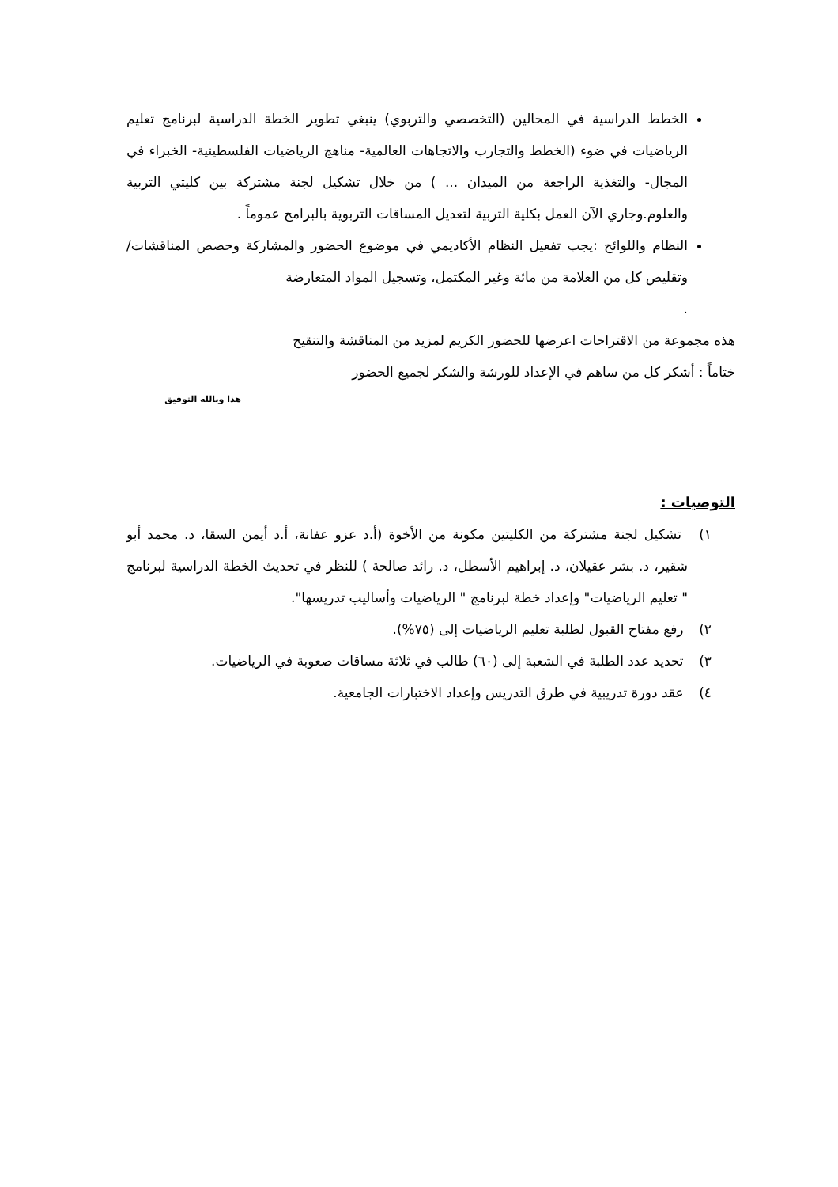الخطط الدراسية في المحالين (التخصصي والتربوي) ينبغي تطوير الخطة الدراسية لبرنامج تعليم الرياضيات في ضوء (الخطط والتجارب والاتجاهات العالمية- مناهج الرياضيات الفلسطينية- الخبراء في المجال- والتغذية الراجعة من الميدان ... ) من خلال تشكيل لجنة مشتركة بين كليتي التربية والعلوم.وجاري الآن العمل بكلية التربية لتعديل المساقات التربوية بالبرامج عموماً .
النظام واللوائح :يجب تفعيل النظام الأكاديمي في موضوع الحضور والمشاركة وحصص المناقشات/ وتقليص كل من العلامة من مائة وغير المكتمل، وتسجيل المواد المتعارضة
.
هذه مجموعة من الاقتراحات اعرضها للحضور الكريم لمزيد من المناقشة والتنقيح
ختاماً : أشكر كل من ساهم في الإعداد للورشة والشكر لجميع الحضور
هذا وبالله التوفيق
التوصيات :
١) تشكيل لجنة مشتركة من الكليتين مكونة من الأخوة (أ.د عزو عفانة، أ.د أيمن السقا، د. محمد أبو شقير، د. بشر عقيلان، د. إبراهيم الأسطل، د. رائد صالحة ) للنظر في تحديث الخطة الدراسية لبرنامج " تعليم الرياضيات" وإعداد خطة لبرنامج " الرياضيات وأساليب تدريسها".
٢) رفع مفتاح القبول لطلبة تعليم الرياضيات إلى (٧٥%).
٣) تحديد عدد الطلبة في الشعبة إلى (٦٠) طالب في ثلاثة مساقات صعوبة في الرياضيات.
٤) عقد دورة تدريبية في طرق التدريس وإعداد الاختبارات الجامعية.